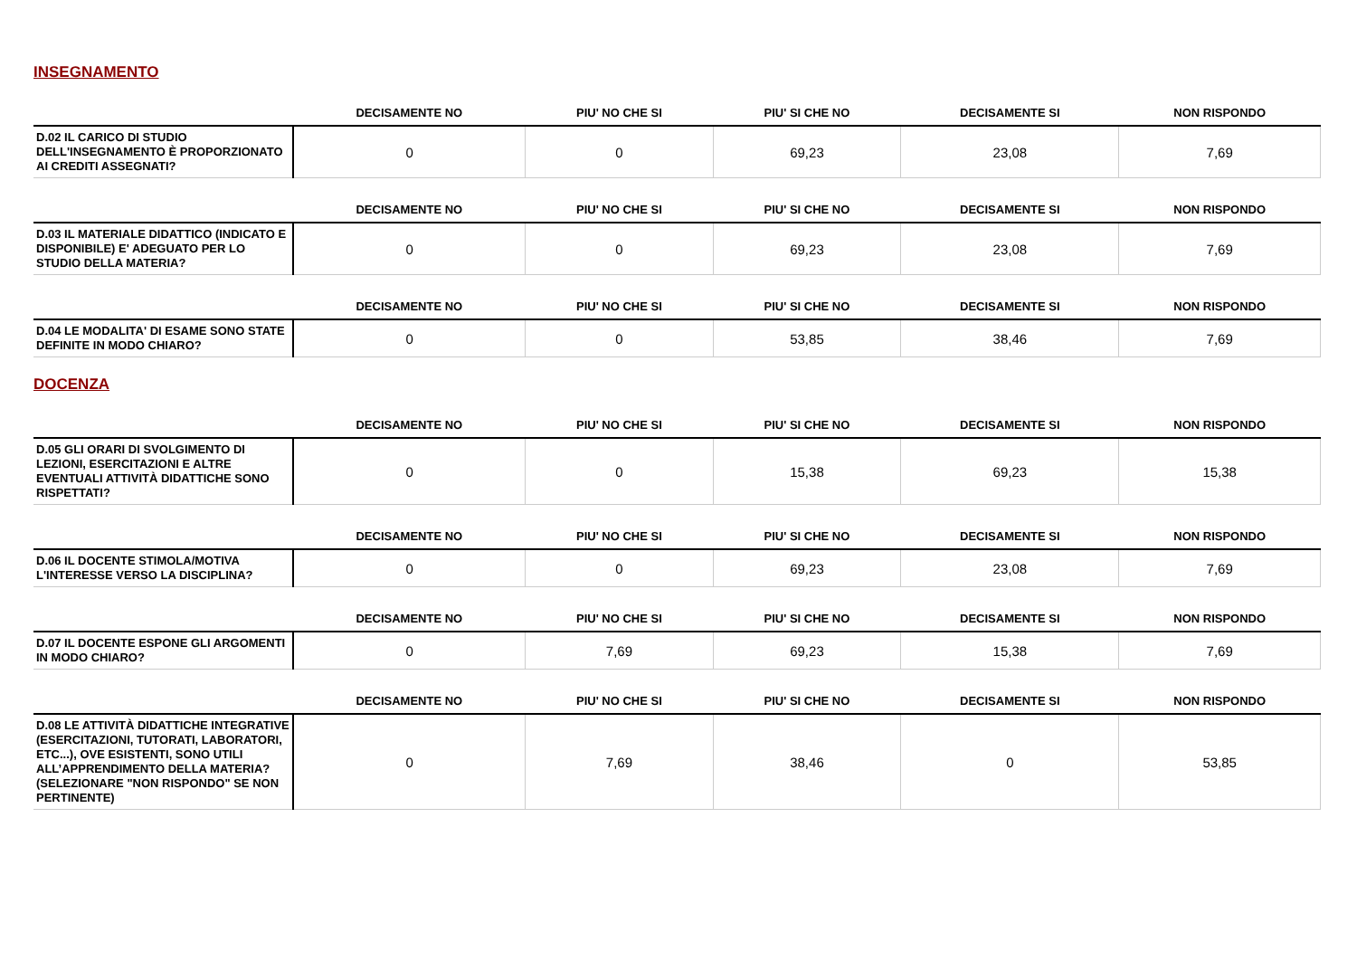INSEGNAMENTO
| | DECISAMENTE NO | PIU' NO CHE SI | PIU' SI CHE NO | DECISAMENTE SI | NON RISPONDO |
| --- | --- | --- | --- | --- | --- |
| D.02 IL CARICO DI STUDIO DELL'INSEGNAMENTO È PROPORZIONATO AI CREDITI ASSEGNATI? | 0 | 0 | 69,23 | 23,08 | 7,69 |
| | DECISAMENTE NO | PIU' NO CHE SI | PIU' SI CHE NO | DECISAMENTE SI | NON RISPONDO |
| --- | --- | --- | --- | --- | --- |
| D.03 IL MATERIALE DIDATTICO (INDICATO E DISPONIBILE) E' ADEGUATO PER LO STUDIO DELLA MATERIA? | 0 | 0 | 69,23 | 23,08 | 7,69 |
| | DECISAMENTE NO | PIU' NO CHE SI | PIU' SI CHE NO | DECISAMENTE SI | NON RISPONDO |
| --- | --- | --- | --- | --- | --- |
| D.04 LE MODALITA' DI ESAME SONO STATE DEFINITE IN MODO CHIARO? | 0 | 0 | 53,85 | 38,46 | 7,69 |
DOCENZA
| | DECISAMENTE NO | PIU' NO CHE SI | PIU' SI CHE NO | DECISAMENTE SI | NON RISPONDO |
| --- | --- | --- | --- | --- | --- |
| D.05 GLI ORARI DI SVOLGIMENTO DI LEZIONI, ESERCITAZIONI E ALTRE EVENTUALI ATTIVITÀ DIDATTICHE SONO RISPETTATI? | 0 | 0 | 15,38 | 69,23 | 15,38 |
| | DECISAMENTE NO | PIU' NO CHE SI | PIU' SI CHE NO | DECISAMENTE SI | NON RISPONDO |
| --- | --- | --- | --- | --- | --- |
| D.06 IL DOCENTE STIMOLA/MOTIVA L'INTERESSE VERSO LA DISCIPLINA? | 0 | 0 | 69,23 | 23,08 | 7,69 |
| | DECISAMENTE NO | PIU' NO CHE SI | PIU' SI CHE NO | DECISAMENTE SI | NON RISPONDO |
| --- | --- | --- | --- | --- | --- |
| D.07 IL DOCENTE ESPONE GLI ARGOMENTI IN MODO CHIARO? | 0 | 7,69 | 69,23 | 15,38 | 7,69 |
| | DECISAMENTE NO | PIU' NO CHE SI | PIU' SI CHE NO | DECISAMENTE SI | NON RISPONDO |
| --- | --- | --- | --- | --- | --- |
| D.08 LE ATTIVITÀ DIDATTICHE INTEGRATIVE (ESERCITAZIONI, TUTORATI, LABORATORI, ETC...), OVE ESISTENTI, SONO UTILI ALL’APPRENDIMENTO DELLA MATERIA? (SELEZIONARE "NON RISPONDO" SE NON PERTINENTE) | 0 | 7,69 | 38,46 | 0 | 53,85 |